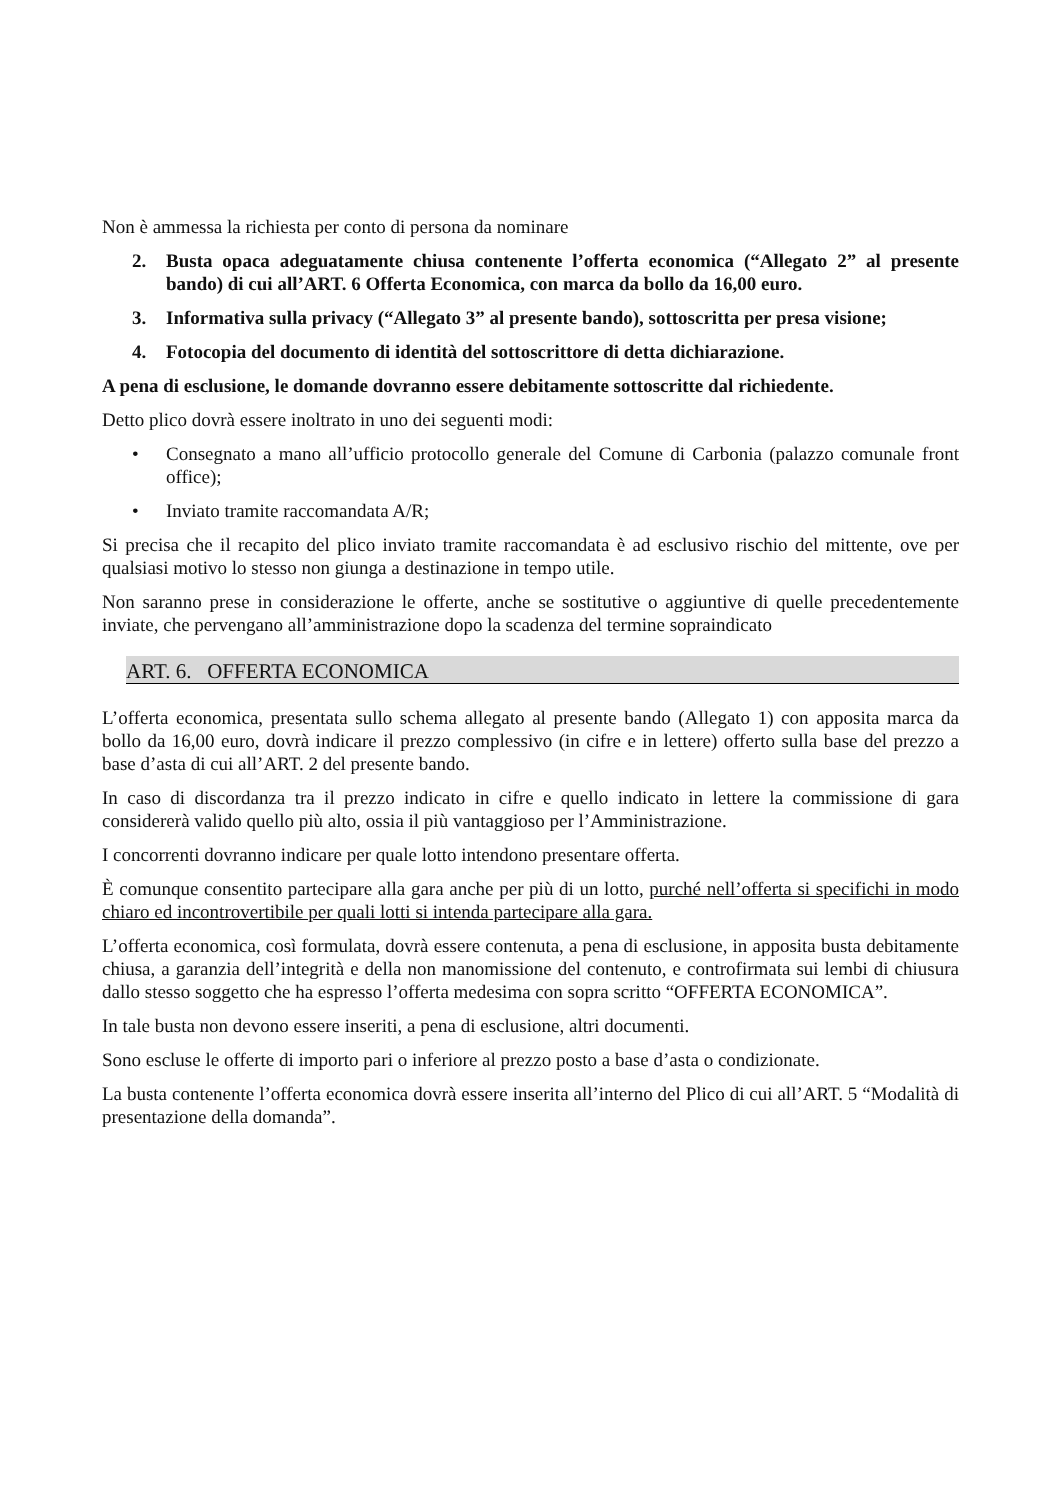Non è ammessa la richiesta per conto di persona da nominare
2. Busta opaca adeguatamente chiusa contenente l’offerta economica (“Allegato 2” al presente bando) di cui all’ART. 6 Offerta Economica, con marca da bollo da 16,00 euro.
3. Informativa sulla privacy (“Allegato 3” al presente bando), sottoscritta per presa visione;
4. Fotocopia del documento di identità del sottoscrittore di detta dichiarazione.
A pena di esclusione, le domande dovranno essere debitamente sottoscritte dal richiedente.
Detto plico dovrà essere inoltrato in uno dei seguenti modi:
• Consegnato a mano all’ufficio protocollo generale del Comune di Carbonia (palazzo comunale front office);
• Inviato tramite raccomandata A/R;
Si precisa che il recapito del plico inviato tramite raccomandata è ad esclusivo rischio del mittente, ove per qualsiasi motivo lo stesso non giunga a destinazione in tempo utile.
Non saranno prese in considerazione le offerte, anche se sostitutive o aggiuntive di quelle precedentemente inviate, che pervengano all’amministrazione dopo la scadenza del termine sopraindicato
ART. 6. OFFERTA ECONOMICA
L’offerta economica, presentata sullo schema allegato al presente bando (Allegato 1) con apposita marca da bollo da 16,00 euro, dovrà indicare il prezzo complessivo (in cifre e in lettere) offerto sulla base del prezzo a base d’asta di cui all’ART. 2 del presente bando.
In caso di discordanza tra il prezzo indicato in cifre e quello indicato in lettere la commissione di gara considererà valido quello più alto, ossia il più vantaggioso per l’Amministrazione.
I concorrenti dovranno indicare per quale lotto intendono presentare offerta.
È comunque consentito partecipare alla gara anche per più di un lotto, purché nell’offerta si specifichi in modo chiaro ed incontrovertibile per quali lotti si intenda partecipare alla gara.
L’offerta economica, così formulata, dovrà essere contenuta, a pena di esclusione, in apposita busta debitamente chiusa, a garanzia dell’integrità e della non manomissione del contenuto, e controfirmata sui lembi di chiusura dallo stesso soggetto che ha espresso l’offerta medesima con sopra scritto “OFFERTA ECONOMICA”.
In tale busta non devono essere inseriti, a pena di esclusione, altri documenti.
Sono escluse le offerte di importo pari o inferiore al prezzo posto a base d’asta o condizionate.
La busta contenente l’offerta economica dovrà essere inserita all’interno del Plico di cui all’ART. 5 “Modalità di presentazione della domanda”.